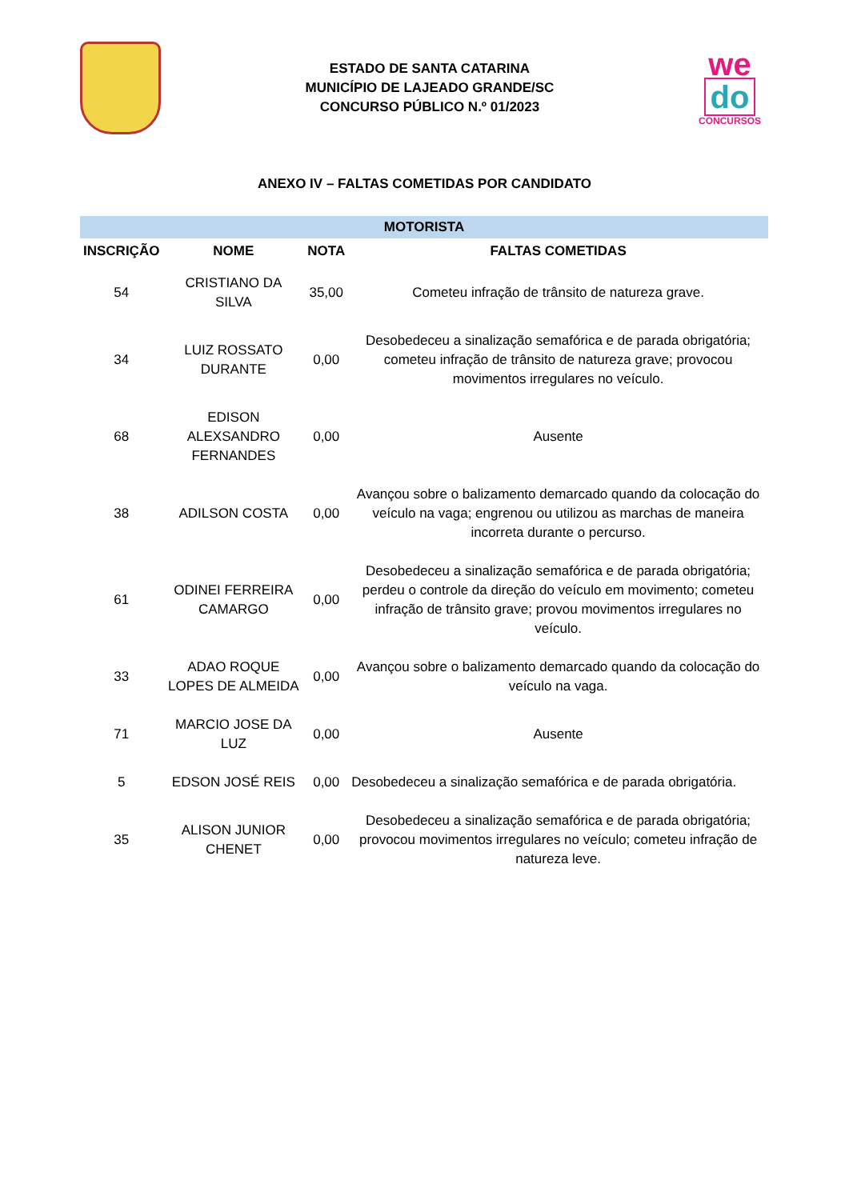ESTADO DE SANTA CATARINA
MUNICÍPIO DE LAJEADO GRANDE/SC
CONCURSO PÚBLICO N.º 01/2023
we
do
CONCURSOS
ANEXO IV – FALTAS COMETIDAS POR CANDIDATO
| MOTORISTA | | | |
| --- | --- | --- | --- |
| INSCRIÇÃO | NOME | NOTA | FALTAS COMETIDAS |
| 54 | CRISTIANO DA SILVA | 35,00 | Cometeu infração de trânsito de natureza grave. |
| 34 | LUIZ ROSSATO DURANTE | 0,00 | Desobedeceu a sinalização semafórica e de parada obrigatória; cometeu infração de trânsito de natureza grave; provocou movimentos irregulares no veículo. |
| 68 | EDISON ALEXSANDRO FERNANDES | 0,00 | Ausente |
| 38 | ADILSON COSTA | 0,00 | Avançou sobre o balizamento demarcado quando da colocação do veículo na vaga; engrenou ou utilizou as marchas de maneira incorreta durante o percurso. |
| 61 | ODINEI FERREIRA CAMARGO | 0,00 | Desobedeceu a sinalização semafórica e de parada obrigatória; perdeu o controle da direção do veículo em movimento; cometeu infração de trânsito grave; provou movimentos irregulares no veículo. |
| 33 | ADAO ROQUE LOPES DE ALMEIDA | 0,00 | Avançou sobre o balizamento demarcado quando da colocação do veículo na vaga. |
| 71 | MARCIO JOSE DA LUZ | 0,00 | Ausente |
| 5 | EDSON JOSÉ REIS | 0,00 | Desobedeceu a sinalização semafórica e de parada obrigatória. |
| 35 | ALISON JUNIOR CHENET | 0,00 | Desobedeceu a sinalização semafórica e de parada obrigatória; provocou movimentos irregulares no veículo; cometeu infração de natureza leve. |